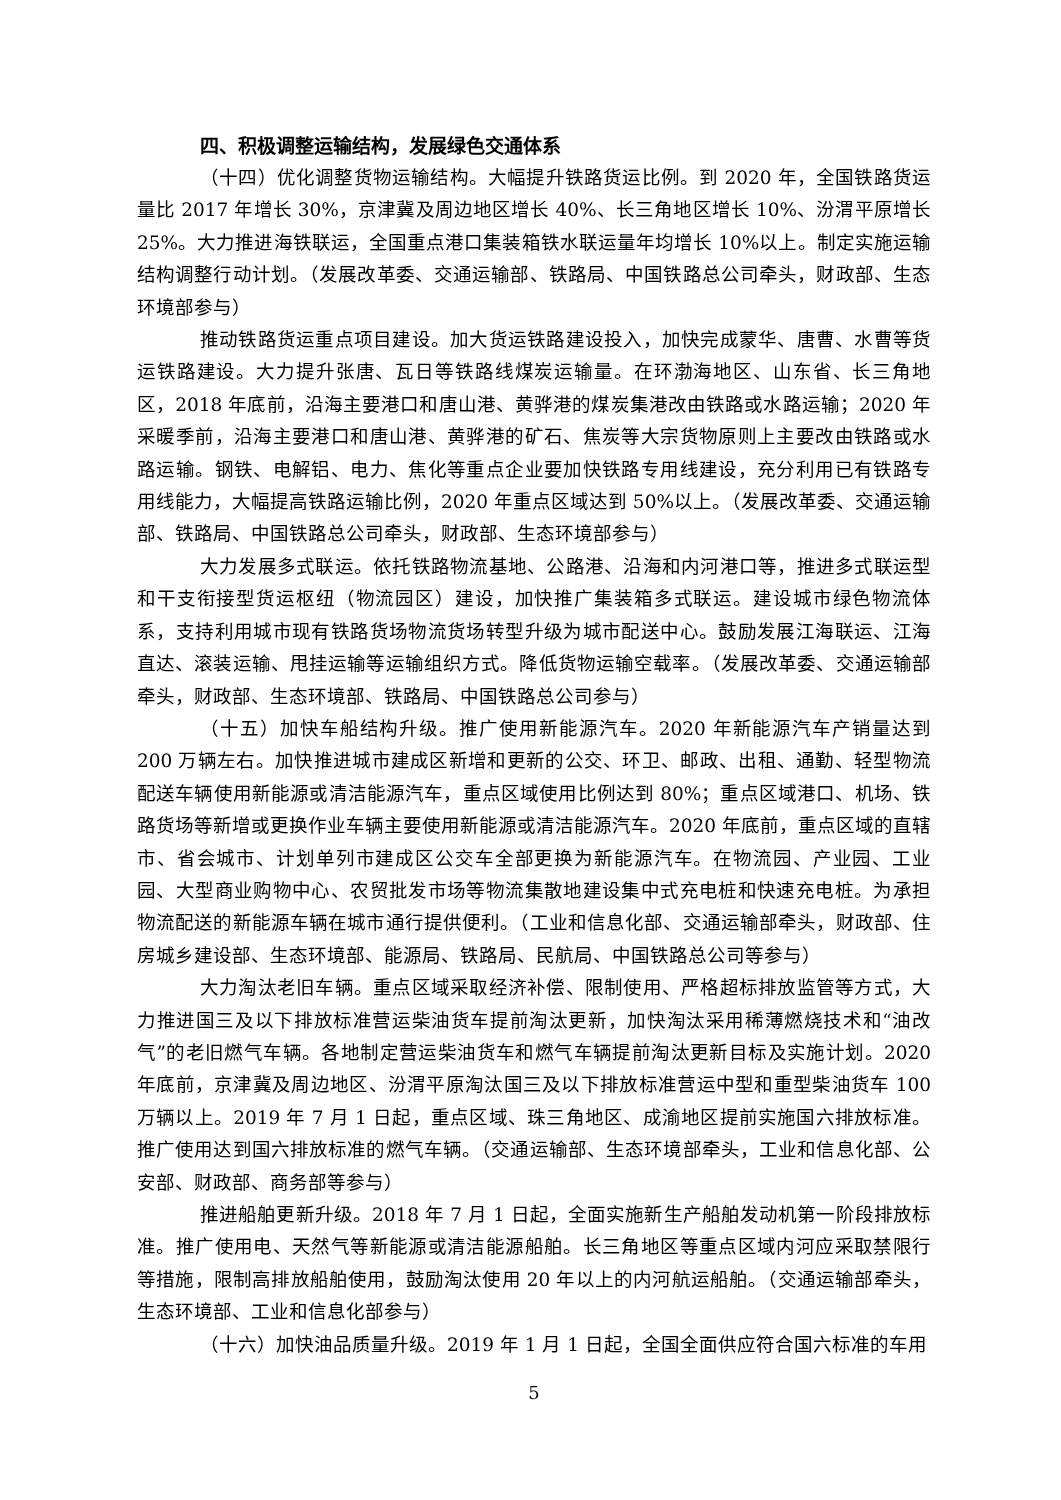四、积极调整运输结构，发展绿色交通体系
（十四）优化调整货物运输结构。大幅提升铁路货运比例。到 2020 年，全国铁路货运量比 2017 年增长 30%，京津冀及周边地区增长 40%、长三角地区增长 10%、汾渭平原增长 25%。大力推进海铁联运，全国重点港口集装箱铁水联运量年均增长 10%以上。制定实施运输结构调整行动计划。（发展改革委、交通运输部、铁路局、中国铁路总公司牵头，财政部、生态环境部参与）
推动铁路货运重点项目建设。加大货运铁路建设投入，加快完成蒙华、唐曹、水曹等货运铁路建设。大力提升张唐、瓦日等铁路线煤炭运输量。在环渤海地区、山东省、长三角地区，2018 年底前，沿海主要港口和唐山港、黄骅港的煤炭集港改由铁路或水路运输；2020 年采暖季前，沿海主要港口和唐山港、黄骅港的矿石、焦炭等大宗货物原则上主要改由铁路或水路运输。钢铁、电解铝、电力、焦化等重点企业要加快铁路专用线建设，充分利用已有铁路专用线能力，大幅提高铁路运输比例，2020 年重点区域达到 50%以上。（发展改革委、交通运输部、铁路局、中国铁路总公司牵头，财政部、生态环境部参与）
大力发展多式联运。依托铁路物流基地、公路港、沿海和内河港口等，推进多式联运型和干支衔接型货运枢纽（物流园区）建设，加快推广集装箱多式联运。建设城市绿色物流体系，支持利用城市现有铁路货场物流货场转型升级为城市配送中心。鼓励发展江海联运、江海直达、滚装运输、甩挂运输等运输组织方式。降低货物运输空载率。（发展改革委、交通运输部牵头，财政部、生态环境部、铁路局、中国铁路总公司参与）
（十五）加快车船结构升级。推广使用新能源汽车。2020 年新能源汽车产销量达到 200 万辆左右。加快推进城市建成区新增和更新的公交、环卫、邮政、出租、通勤、轻型物流配送车辆使用新能源或清洁能源汽车，重点区域使用比例达到 80%；重点区域港口、机场、铁路货场等新增或更换作业车辆主要使用新能源或清洁能源汽车。2020 年底前，重点区域的直辖市、省会城市、计划单列市建成区公交车全部更换为新能源汽车。在物流园、产业园、工业园、大型商业购物中心、农贸批发市场等物流集散地建设集中式充电桩和快速充电桩。为承担物流配送的新能源车辆在城市通行提供便利。（工业和信息化部、交通运输部牵头，财政部、住房城乡建设部、生态环境部、能源局、铁路局、民航局、中国铁路总公司等参与）
大力淘汰老旧车辆。重点区域采取经济补偿、限制使用、严格超标排放监管等方式，大力推进国三及以下排放标准营运柴油货车提前淘汰更新，加快淘汰采用稀薄燃烧技术和“油改气”的老旧燃气车辆。各地制定营运柴油货车和燃气车辆提前淘汰更新目标及实施计划。2020 年底前，京津冀及周边地区、汾渭平原淘汰国三及以下排放标准营运中型和重型柴油货车 100 万辆以上。2019 年 7 月 1 日起，重点区域、珠三角地区、成渝地区提前实施国六排放标准。推广使用达到国六排放标准的燃气车辆。（交通运输部、生态环境部牵头，工业和信息化部、公安部、财政部、商务部等参与）
推进船舶更新升级。2018 年 7 月 1 日起，全面实施新生产船舶发动机第一阶段排放标准。推广使用电、天然气等新能源或清洁能源船舶。长三角地区等重点区域内河应采取禁限行等措施，限制高排放船舶使用，鼓励淘汰使用 20 年以上的内河航运船舶。（交通运输部牵头，生态环境部、工业和信息化部参与）
（十六）加快油品质量升级。2019 年 1 月 1 日起，全国全面供应符合国六标准的车用
5